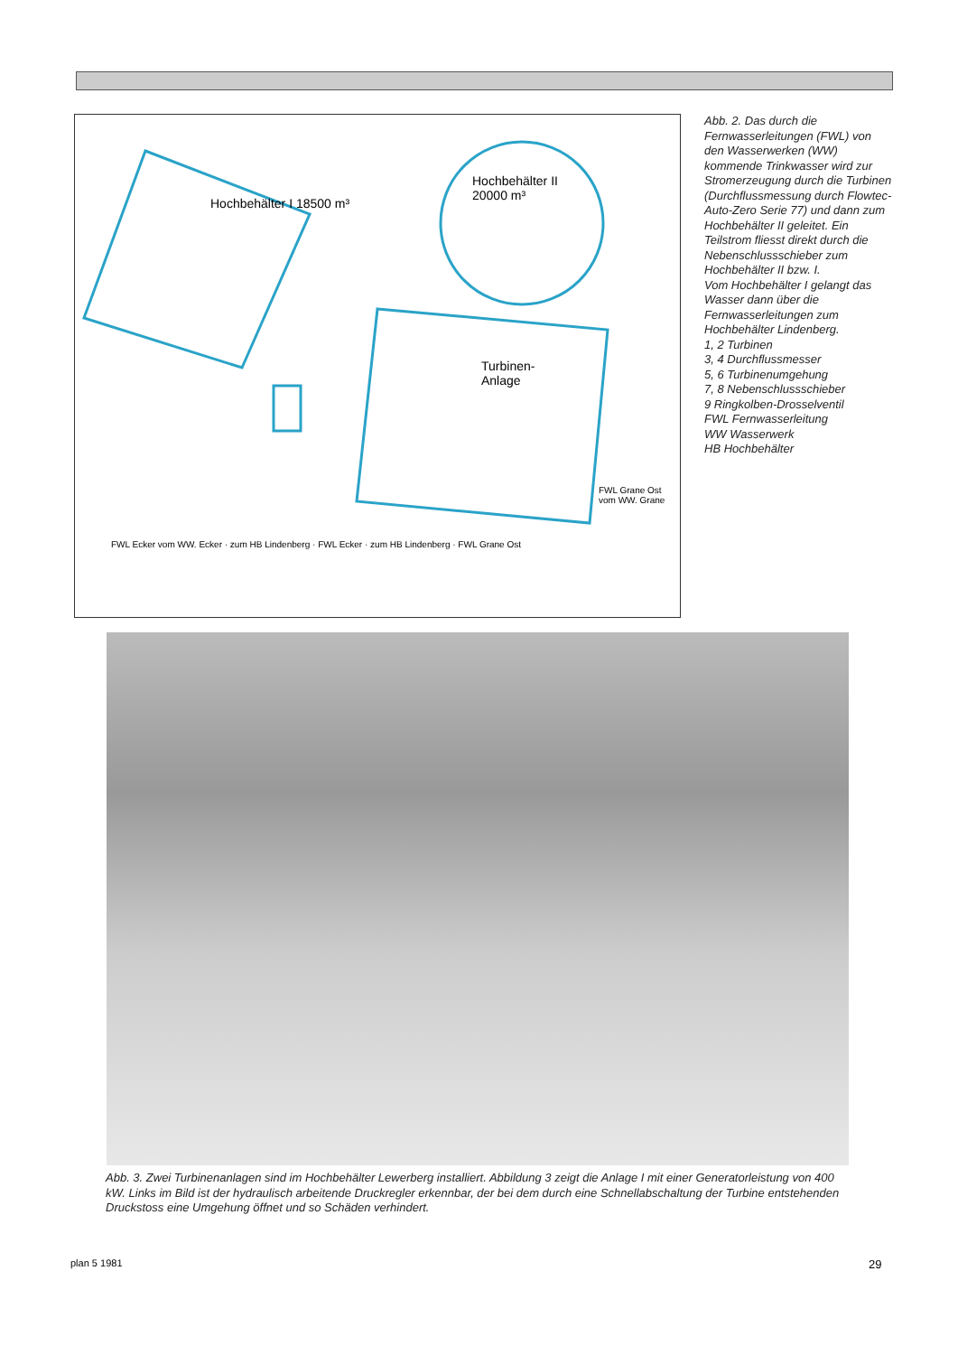Hochbehälter I 18500 m³
Hochbehälter II
20000 m³
Turbinen-
Anlage
FWL Grane Ost
vom WW. Grane
FWL Ecker vom WW. Ecker · zum HB Lindenberg · FWL Ecker · zum HB Lindenberg · FWL Grane Ost
Abb. 2. Das durch die Fernwasserleitungen (FWL) von den Wasserwerken (WW) kommende Trinkwasser wird zur Stromerzeugung durch die Turbinen (Durchflussmessung durch Flowtec-Auto-Zero Serie 77) und dann zum Hochbehälter II geleitet. Ein Teilstrom fliesst direkt durch die Nebenschlussschieber zum Hochbehälter II bzw. I.
Vom Hochbehälter I gelangt das Wasser dann über die Fernwasserleitungen zum Hochbehälter Lindenberg.
1, 2 Turbinen
3, 4 Durchflussmesser
5, 6 Turbinenumgehung
7, 8 Nebenschlussschieber
9 Ringkolben-Drosselventil
FWL Fernwasserleitung
WW Wasserwerk
HB Hochbehälter
Abb. 3. Zwei Turbinenanlagen sind im Hochbehälter Lewerberg installiert. Abbildung 3 zeigt die Anlage I mit einer Generatorleistung von 400 kW. Links im Bild ist der hydraulisch arbeitende Druckregler erkennbar, der bei dem durch eine Schnellabschaltung der Turbine entstehenden Druckstoss eine Umgehung öffnet und so Schäden verhindert.
plan 5 1981 29